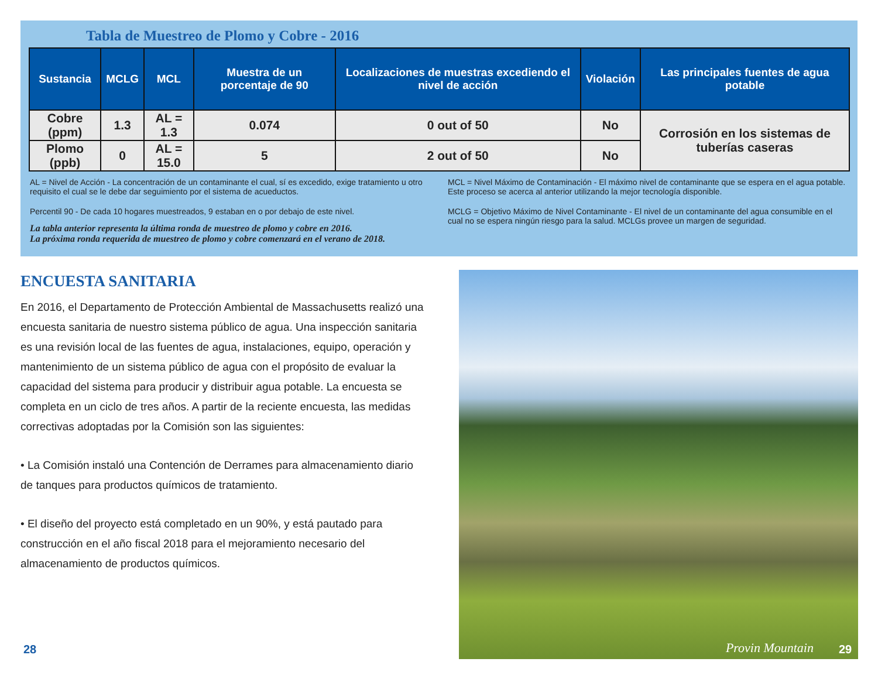Tabla de Muestreo de Plomo y Cobre - 2016
| Sustancia | MCLG | MCL | Muestra de un porcentaje de 90 | Localizaciones de muestras excediendo el nivel de acción | Violación | Las principales fuentes de agua potable |
| --- | --- | --- | --- | --- | --- | --- |
| Cobre (ppm) | 1.3 | AL = 1.3 | 0.074 | 0 out of 50 | No | Corrosión en los sistemas de tuberías caseras |
| Plomo (ppb) | 0 | AL = 15.0 | 5 | 2 out of 50 | No | |
AL = Nivel de Acción - La concentración de un contaminante el cual, sí es excedido, exige tratamiento u otro requisito el cual se le debe dar seguimiento por el sistema de acueductos.
Percentil 90 - De cada 10 hogares muestreados, 9 estaban en o por debajo de este nivel.
La tabla anterior representa la última ronda de muestreo de plomo y cobre en 2016.
La próxima ronda requerida de muestreo de plomo y cobre comenzará en el verano de 2018.
MCL = Nivel Máximo de Contaminación - El máximo nivel de contaminante que se espera en el agua potable. Este proceso se acerca al anterior utilizando la mejor tecnología disponible.
MCLG = Objetivo Máximo de Nivel Contaminante - El nivel de un contaminante del agua consumible en el cual no se espera ningún riesgo para la salud. MCLGs provee un margen de seguridad.
ENCUESTA SANITARIA
En 2016, el Departamento de Protección Ambiental de Massachusetts realizó una encuesta sanitaria de nuestro sistema público de agua. Una inspección sanitaria es una revisión local de las fuentes de agua, instalaciones, equipo, operación y mantenimiento de un sistema público de agua con el propósito de evaluar la capacidad del sistema para producir y distribuir agua potable. La encuesta se completa en un ciclo de tres años. A partir de la reciente encuesta, las medidas correctivas adoptadas por la Comisión son las siguientes:
• La Comisión instaló una Contención de Derrames para almacenamiento diario de tanques para productos químicos de tratamiento.
• El diseño del proyecto está completado en un 90%, y está pautado para construcción en el año fiscal 2018 para el mejoramiento necesario del almacenamiento de productos químicos.
28
Provin Mountain
29